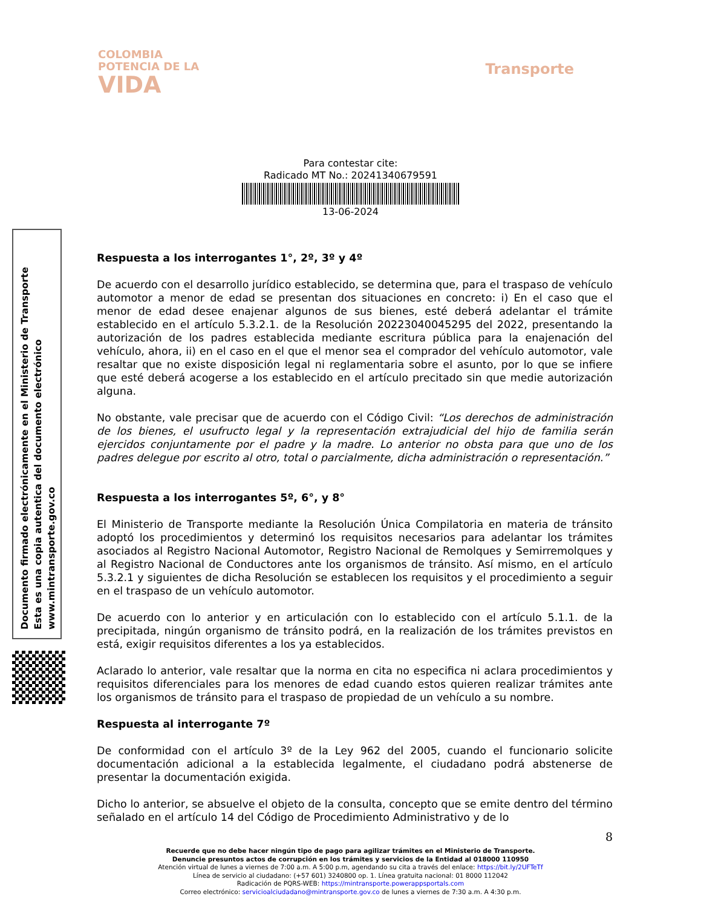COLOMBIA
POTENCIA DE LA
VIDA
Transporte
Para contestar cite:
Radicado MT No.: 20241340679591
13-06-2024
Documento firmado electrónicamente en el Ministerio de Transporte
Esta es una copia autentica del documento electrónico
www.mintransporte.gov.co
Respuesta a los interrogantes 1°, 2º, 3º y 4º
De acuerdo con el desarrollo jurídico establecido, se determina que, para el traspaso de vehículo automotor a menor de edad se presentan dos situaciones en concreto: i) En el caso que el menor de edad desee enajenar algunos de sus bienes, esté deberá adelantar el trámite establecido en el artículo 5.3.2.1. de la Resolución 20223040045295 del 2022, presentando la autorización de los padres establecida mediante escritura pública para la enajenación del vehículo, ahora, ii) en el caso en el que el menor sea el comprador del vehículo automotor, vale resaltar que no existe disposición legal ni reglamentaria sobre el asunto, por lo que se infiere que esté deberá acogerse a los establecido en el artículo precitado sin que medie autorización alguna.
No obstante, vale precisar que de acuerdo con el Código Civil: “Los derechos de administración de los bienes, el usufructo legal y la representación extrajudicial del hijo de familia serán ejercidos conjuntamente por el padre y la madre. Lo anterior no obsta para que uno de los padres delegue por escrito al otro, total o parcialmente, dicha administración o representación.”
Respuesta a los interrogantes 5º, 6°, y 8°
El Ministerio de Transporte mediante la Resolución Única Compilatoria en materia de tránsito adoptó los procedimientos y determinó los requisitos necesarios para adelantar los trámites asociados al Registro Nacional Automotor, Registro Nacional de Remolques y Semirremolques y al Registro Nacional de Conductores ante los organismos de tránsito. Así mismo, en el artículo 5.3.2.1 y siguientes de dicha Resolución se establecen los requisitos y el procedimiento a seguir en el traspaso de un vehículo automotor.
De acuerdo con lo anterior y en articulación con lo establecido con el artículo 5.1.1. de la precipitada, ningún organismo de tránsito podrá, en la realización de los trámites previstos en está, exigir requisitos diferentes a los ya establecidos.
Aclarado lo anterior, vale resaltar que la norma en cita no especifica ni aclara procedimientos y requisitos diferenciales para los menores de edad cuando estos quieren realizar trámites ante los organismos de tránsito para el traspaso de propiedad de un vehículo a su nombre.
Respuesta al interrogante 7º
De conformidad con el artículo 3º de la Ley 962 del 2005, cuando el funcionario solicite documentación adicional a la establecida legalmente, el ciudadano podrá abstenerse de presentar la documentación exigida.
Dicho lo anterior, se absuelve el objeto de la consulta, concepto que se emite dentro del término señalado en el artículo 14 del Código de Procedimiento Administrativo y de lo
8
Recuerde que no debe hacer ningún tipo de pago para agilizar trámites en el Ministerio de Transporte.
Denuncie presuntos actos de corrupción en los trámites y servicios de la Entidad al 018000 110950
Atención virtual de lunes a viernes de 7:00 a.m. A 5:00 p.m, agendando su cita a través del enlace: https://bit.ly/2UFTeTf
Línea de servicio al ciudadano: (+57 601) 3240800 op. 1. Línea gratuita nacional: 01 8000 112042
Radicación de PQRS-WEB: https://mintransporte.powerappsportals.com
Correo electrónico: servicioalciudadano@mintransporte.gov.co de lunes a viernes de 7:30 a.m. A 4:30 p.m.